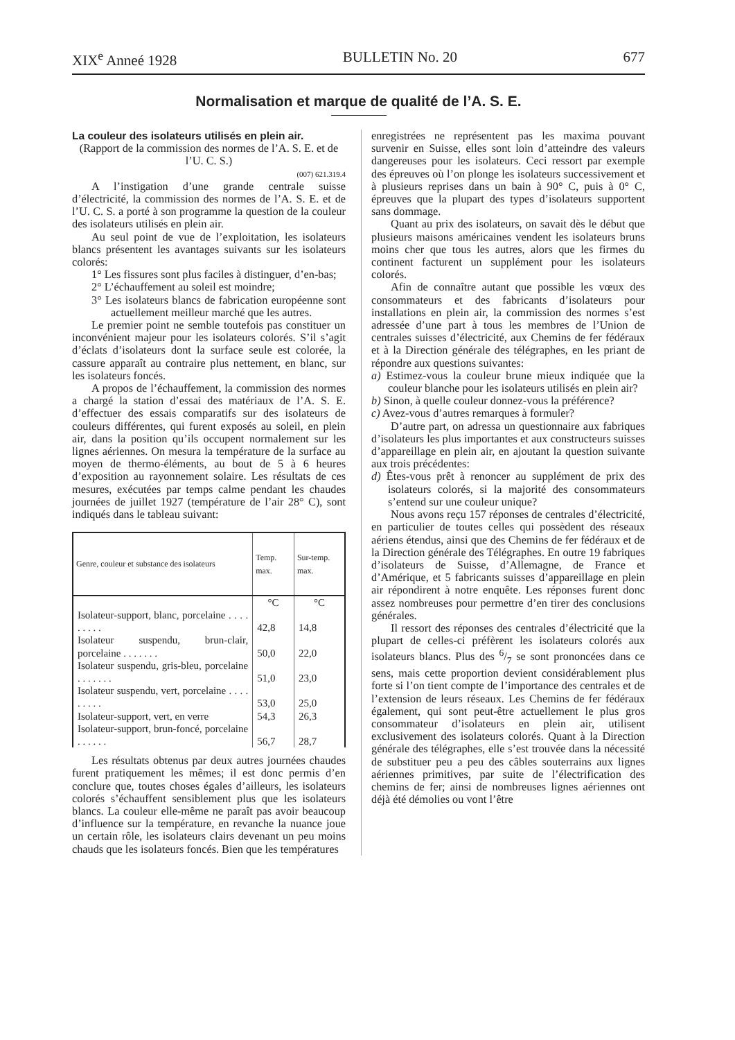XIX<sup>e</sup> Anneé 1928 BULLETIN No. 20 677
Normalisation et marque de qualité de l’A. S. E.
La couleur des isolateurs utilisés en plein air.
(Rapport de la commission des normes de l’A. S. E. et de l’U. C. S.)
(007) 621.319.4
A l’instigation d’une grande centrale suisse d’électricité, la commission des normes de l’A. S. E. et de l’U. C. S. a porté à son programme la question de la couleur des isolateurs utilisés en plein air.
Au seul point de vue de l’exploitation, les isolateurs blancs présentent les avantages suivants sur les isolateurs colorés:
1° Les fissures sont plus faciles à distinguer, d’en-bas;
2° L’échauffement au soleil est moindre;
3° Les isolateurs blancs de fabrication européenne sont actuellement meilleur marché que les autres.
Le premier point ne semble toutefois pas constituer un inconvénient majeur pour les isolateurs colorés. S’il s’agit d’éclats d’isolateurs dont la surface seule est colorée, la cassure apparaît au contraire plus nettement, en blanc, sur les isolateurs foncés.
A propos de l’échauffement, la commission des normes a chargé la station d’essai des matériaux de l’A. S. E. d’effectuer des essais comparatifs sur des isolateurs de couleurs différentes, qui furent exposés au soleil, en plein air, dans la position qu’ils occupent normalement sur les lignes aériennes. On mesura la température de la surface au moyen de thermo-éléments, au bout de 5 à 6 heures d’exposition au rayonnement solaire. Les résultats de ces mesures, exécutées par temps calme pendant les chaudes journées de juillet 1927 (température de l’air 28° C), sont indiqués dans le tableau suivant:
| Genre, couleur et substance des isolateurs | Temp. max. | Sur-temp. max. |
| --- | --- | --- |
| | °C | °C |
| Isolateur-support, blanc, porcelaine . . . . . . . . . | 42,8 | 14,8 |
| Isolateur suspendu, brun-clair, porcelaine . . . . . . . | 50,0 | 22,0 |
| Isolateur suspendu, gris-bleu, porcelaine . . . . . . . | 51,0 | 23,0 |
| Isolateur suspendu, vert, porcelaine . . . . . . . . . | 53,0 | 25,0 |
| Isolateur-support, vert, en verre | 54,3 | 26,3 |
| Isolateur-support, brun-foncé, porcelaine . . . . . . | 56,7 | 28,7 |
Les résultats obtenus par deux autres journées chaudes furent pratiquement les mêmes; il est donc permis d’en conclure que, toutes choses égales d’ailleurs, les isolateurs colorés s’échauffent sensiblement plus que les isolateurs blancs. La couleur elle-même ne paraît pas avoir beaucoup d’influence sur la température, en revanche la nuance joue un certain rôle, les isolateurs clairs devenant un peu moins chauds que les isolateurs foncés. Bien que les températures
enregistrées ne représentent pas les maxima pouvant survenir en Suisse, elles sont loin d’atteindre des valeurs dangereuses pour les isolateurs. Ceci ressort par exemple des épreuves où l’on plonge les isolateurs successivement et à plusieurs reprises dans un bain à 90° C, puis à 0° C, épreuves que la plupart des types d’isolateurs supportent sans dommage.
Quant au prix des isolateurs, on savait dès le début que plusieurs maisons américaines vendent les isolateurs bruns moins cher que tous les autres, alors que les firmes du continent facturent un supplément pour les isolateurs colorés.
Afin de connaître autant que possible les vœux des consommateurs et des fabricants d’isolateurs pour installations en plein air, la commission des normes s’est adressée d’une part à tous les membres de l’Union de centrales suisses d’électricité, aux Chemins de fer fédéraux et à la Direction générale des télégraphes, en les priant de répondre aux questions suivantes:
a) Estimez-vous la couleur brune mieux indiquée que la couleur blanche pour les isolateurs utilisés en plein air?
b) Sinon, à quelle couleur donnez-vous la préférence?
c) Avez-vous d’autres remarques à formuler?
D’autre part, on adressa un questionnaire aux fabriques d’isolateurs les plus importantes et aux constructeurs suisses d’appareillage en plein air, en ajoutant la question suivante aux trois précédentes:
d) Êtes-vous prêt à renoncer au supplément de prix des isolateurs colorés, si la majorité des consommateurs s’entend sur une couleur unique?
Nous avons reçu 157 réponses de centrales d’électricité, en particulier de toutes celles qui possèdent des réseaux aériens étendus, ainsi que des Chemins de fer fédéraux et de la Direction générale des Télégraphes. En outre 19 fabriques d’isolateurs de Suisse, d’Allemagne, de France et d’Amérique, et 5 fabricants suisses d’appareillage en plein air répondirent à notre enquête. Les réponses furent donc assez nombreuses pour permettre d’en tirer des conclusions générales.
Il ressort des réponses des centrales d’électricité que la plupart de celles-ci préfèrent les isolateurs colorés aux isolateurs blancs. Plus des 6/7 se sont prononcées dans ce sens, mais cette proportion devient considérablement plus forte si l’on tient compte de l’importance des centrales et de l’extension de leurs réseaux. Les Chemins de fer fédéraux également, qui sont peut-être actuellement le plus gros consommateur d’isolateurs en plein air, utilisent exclusivement des isolateurs colorés. Quant à la Direction générale des télégraphes, elle s’est trouvée dans la nécessité de substituer peu a peu des câbles souterrains aux lignes aériennes primitives, par suite de l’électrification des chemins de fer; ainsi de nombreuses lignes aériennes ont déjà été démolies ou vont l’être